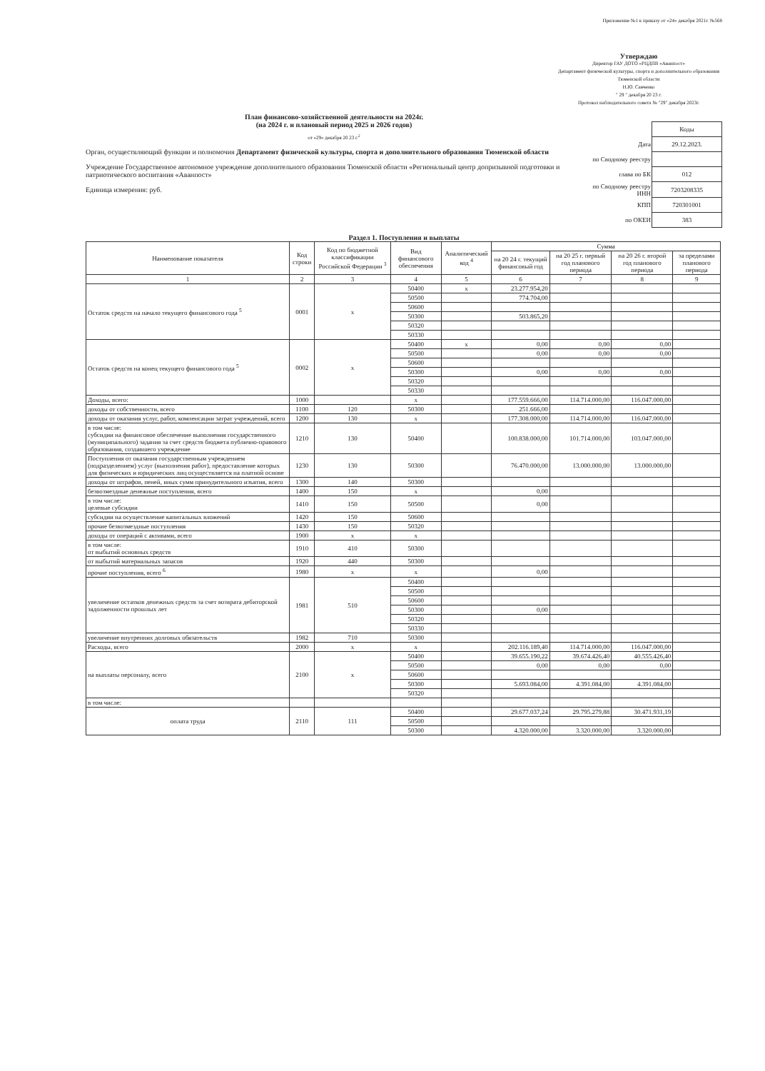Приложение №1 к приказу от «24» декабря 2021г. №568
Утверждаю
Директор ГАУ ДОТО «РЦДПВ «Аванпост»
Департамент физической культуры, спорта и дополнительного образования Тюменской области
Н.Ю. Савченко
" 29 " декабря 20 23 г.
Протокол наблюдательного совета № "29" декабря 2023г.
План финансово-хозяйственной деятельности на 2024г.
(на 2024 г. и плановый период 2025 и 2026 годов)
от «29» декабря 20 23 г.<sup>2</sup>
Орган, осуществляющий функции и полномочия Департамент физической культуры, спорта и дополнительного образования Тюменской области
Учреждение Государственное автономное учреждение дополнительного образования Тюменской области «Региональный центр допризывной подготовки и патриотического воспитания «Аванпост»
Единица измерения: руб.
| | Коды |
| Дата | 29.12.2023. |
| по Сводному реестру | |
| глава по БК | 012 |
| по Сводному реестру ИНН | 7203208335 |
| КПП | 720301001 |
| по ОКЕИ | 383 |
Раздел 1. Поступления и выплаты
| Наименование показателя | Код строки | Код по бюджетной классификации Российской Федерации <sup>3</sup> | Вид финансового обеспечения | Аналитический код <sup>4</sup> | Сумма | | | |
| --- | --- | --- | --- | --- | --- | --- | --- | --- |
| | | | | | на 20 24 г. текущий финансовый год | на 20 25 г. первый год планового периода | на 20 26 г. второй год планового периода | за пределами планового периода |
| 1 | 2 | 3 | 4 | 5 | 6 | 7 | 8 | 9 |
| Остаток средств на начало текущего финансового года <sup>5</sup> | 0001 | x | 50400 | x | 23.277.954,20 | | | |
| | | | 50500 | | 774.704,00 | | | |
| | | | 50600 | | | | | |
| | | | 50300 | | 503.865,20 | | | |
| | | | 50320 | | | | | |
| | | | 50330 | | | | | |
| Остаток средств на конец текущего финансового года <sup>5</sup> | 0002 | x | 50400 | x | 0,00 | 0,00 | 0,00 | |
| | | | 50500 | | 0,00 | 0,00 | 0,00 | |
| | | | 50600 | | | | | |
| | | | 50300 | | 0,00 | 0,00 | 0,00 | |
| | | | 50320 | | | | | |
| | | | 50330 | | | | | |
| Доходы, всего: | 1000 | | x | | 177.559.666,00 | 114.714.000,00 | 116.047.000,00 | |
| доходы от собственности, всего | 1100 | 120 | 50300 | | 251.666,00 | | | |
| доходы от оказания услуг, работ, компенсации затрат учреждений, всего | 1200 | 130 | x | | 177.308.000,00 | 114.714.000,00 | 116.047.000,00 | |
| в том числе: субсидии на финансовое обеспечение выполнения государственного (муниципального) задания за счет средств бюджета публично-правового образования, создавшего учреждение | 1210 | 130 | 50400 | | 100.838.000,00 | 101.714.000,00 | 103.047.000,00 | |
| Поступления от оказания государственным учреждением (подразделением) услуг (выполнения работ), предоставление которых для физических и юридических лиц осуществляется на платной основе | 1230 | 130 | 50300 | | 76.470.000,00 | 13.000.000,00 | 13.000.000,00 | |
| доходы от штрафов, пеней, иных сумм принудительного изъятия, всего | 1300 | 140 | 50300 | | | | | |
| безвозмездные денежные поступления, всего | 1400 | 150 | x | | 0,00 | | | |
| в том числе: целевые субсидии | 1410 | 150 | 50500 | | 0,00 | | | |
| субсидии на осуществление капитальных вложений | 1420 | 150 | 50600 | | | | | |
| прочие безвозмездные поступления | 1430 | 150 | 50320 | | | | | |
| доходы от операций с активами, всего | 1900 | x | x | | | | | |
| в том числе: от выбытий основных средств | 1910 | 410 | 50300 | | | | | |
| от выбытий материальных запасов | 1920 | 440 | 50300 | | | | | |
| прочие поступления, всего <sup>6</sup> | 1980 | x | x | | 0,00 | | | |
| увеличение остатков денежных средств за счет возврата дебиторской задолженности прошлых лет | 1981 | 510 | 50400 | | | | | |
| | | | 50500 | | | | | |
| | | | 50600 | | | | | |
| | | | 50300 | | 0,00 | | | |
| | | | 50320 | | | | | |
| | | | 50330 | | | | | |
| увеличение внутренних долговых обязательств | 1982 | 710 | 50300 | | | | | |
| Расходы, всего | 2000 | x | x | | 202.116.189,40 | 114.714.000,00 | 116.047.000,00 | |
| на выплаты персоналу, всего | 2100 | x | 50400 | | 39.655.190,22 | 39.674.426,40 | 40.555.426,40 | |
| | | | 50500 | | 0,00 | 0,00 | 0,00 | |
| | | | 50600 | | | | | |
| | | | 50300 | | 5.693.084,00 | 4.391.084,00 | 4.391.084,00 | |
| | | | 50320 | | | | | |
| в том числе: | | | | | | | | |
| оплата труда | 2110 | 111 | 50400 | | 29.677.037,24 | 29.795.279,88 | 30.471.931,19 | |
| | | | 50500 | | | | | |
| | | | 50300 | | 4.320.000,00 | 3.320.000,00 | 3.320.000,00 | |